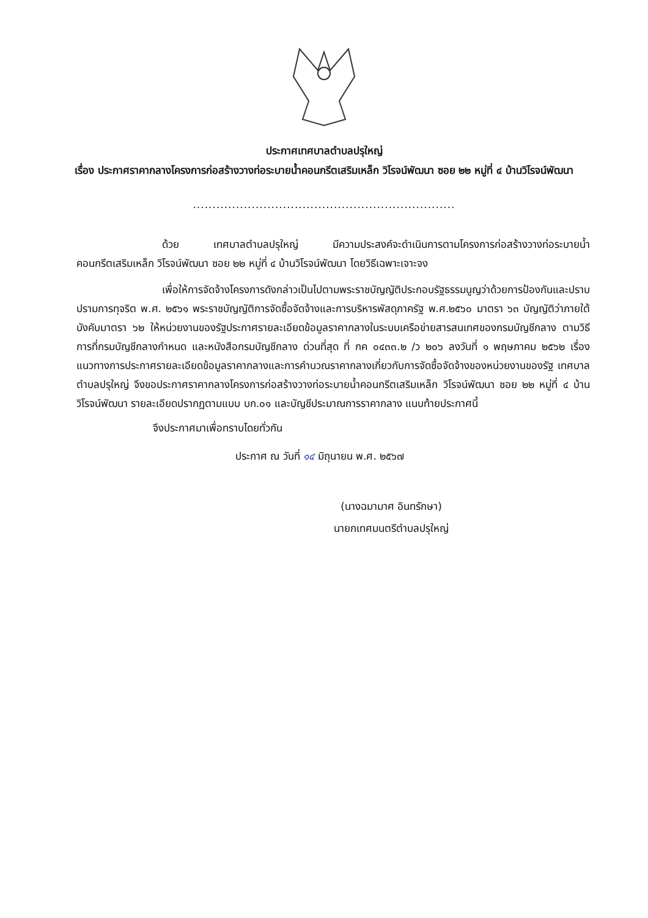ประกาศเทศบาลตำบลปรุใหญ่
เรื่อง ประกาศราคากลางโครงการก่อสร้างวางท่อระบายน้ำคอนกรีตเสริมเหล็ก วิโรจน์พัฒนา ซอย ๒๒ หมู่ที่ ๔ บ้านวิโรจน์พัฒนา
...................................................................
ด้วย เทศบาลตำบลปรุใหญ่ มีความประสงค์จะดำเนินการตามโครงการก่อสร้างวางท่อระบายน้ำคอนกรีตเสริมเหล็ก วิโรจน์พัฒนา ซอย ๒๒ หมู่ที่ ๔ บ้านวิโรจน์พัฒนา โดยวิธีเฉพาะเจาะจง
เพื่อให้การจัดจ้างโครงการดังกล่าวเป็นไปตามพระราชบัญญัติประกอบรัฐธรรมนูญว่าด้วยการป้องกันและปราบปรามการทุจริต พ.ศ. ๒๕๖๑ พระราชบัญญัติการจัดซื้อจัดจ้างและการบริหารพัสดุภาครัฐ พ.ศ.๒๕๖๐ มาตรา ๖๓ บัญญัติว่าภายใต้บังคับมาตรา ๖๒ ให้หน่วยงานของรัฐประกาศรายละเอียดข้อมูลราคากลางในระบบเครือข่ายสารสนเทศของกรมบัญชีกลาง ตามวิธีการที่กรมบัญชีกลางกำหนด และหนังสือกรมบัญชีกลาง ด่วนที่สุด ที่ กค ๐๔๓๓.๒ /ว ๒๐๖ ลงวันที่ ๑ พฤษภาคม ๒๕๖๒ เรื่อง แนวทางการประกาศรายละเอียดข้อมูลราคากลางและการคำนวณราคากลางเกี่ยวกับการจัดซื้อจัดจ้างของหน่วยงานของรัฐ เทศบาลตำบลปรุใหญ่ จึงขอประกาศราคากลางโครงการก่อสร้างวางท่อระบายน้ำคอนกรีตเสริมเหล็ก วิโรจน์พัฒนา ซอย ๒๒ หมู่ที่ ๔ บ้านวิโรจน์พัฒนา รายละเอียดปรากฏตามแบบ บก.๐๑ และบัญชีประมาณการราคากลาง แนบท้ายประกาศนี้
จึงประกาศมาเพื่อทราบโดยทั่วกัน
ประกาศ ณ วันที่ ๑๔ มิถุนายน พ.ศ. ๒๕๖๗
(นางฉมามาศ อินทรักษา)
นายกเทศมนตรีตำบลปรุใหญ่